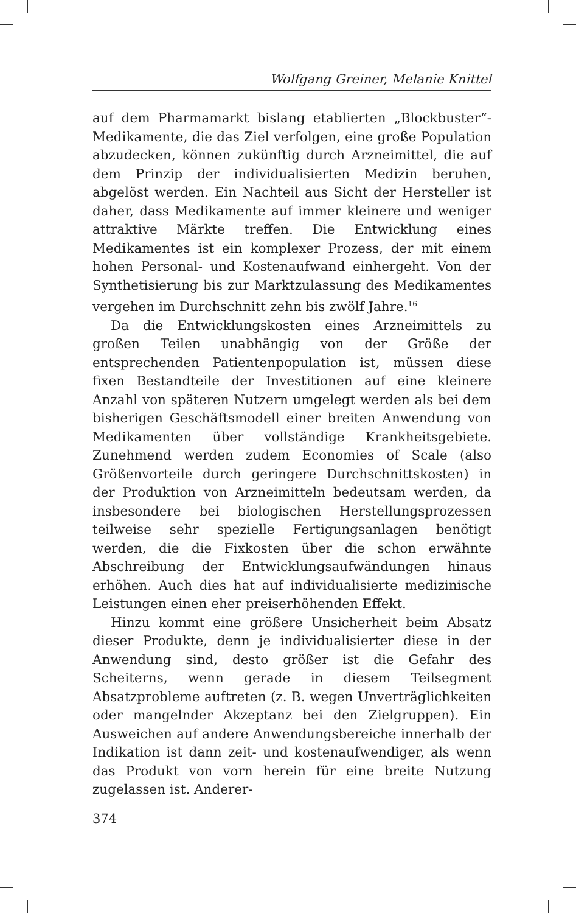Wolfgang Greiner, Melanie Knittel
auf dem Pharmamarkt bislang etablierten „Blockbuster“-Medikamente, die das Ziel verfolgen, eine große Population abzudecken, können zukünftig durch Arzneimittel, die auf dem Prinzip der individualisierten Medizin beruhen, abgelöst werden. Ein Nachteil aus Sicht der Hersteller ist daher, dass Medikamente auf immer kleinere und weniger attraktive Märkte treffen. Die Entwicklung eines Medikamentes ist ein komplexer Prozess, der mit einem hohen Personal- und Kostenaufwand einhergeht. Von der Synthetisierung bis zur Marktzulassung des Medikamentes vergehen im Durchschnitt zehn bis zwölf Jahre.<sup>16</sup>
Da die Entwicklungskosten eines Arzneimittels zu großen Teilen unabhängig von der Größe der entsprechenden Patientenpopulation ist, müssen diese fixen Bestandteile der Investitionen auf eine kleinere Anzahl von späteren Nutzern umgelegt werden als bei dem bisherigen Geschäftsmodell einer breiten Anwendung von Medikamenten über vollständige Krankheitsgebiete. Zunehmend werden zudem Economies of Scale (also Größenvorteile durch geringere Durchschnittskosten) in der Produktion von Arzneimitteln bedeutsam werden, da insbesondere bei biologischen Herstellungsprozessen teilweise sehr spezielle Fertigungsanlagen benötigt werden, die die Fixkosten über die schon erwähnte Abschreibung der Entwicklungsaufwändungen hinaus erhöhen. Auch dies hat auf individualisierte medizinische Leistungen einen eher preiserhöhenden Effekt.
Hinzu kommt eine größere Unsicherheit beim Absatz dieser Produkte, denn je individualisierter diese in der Anwendung sind, desto größer ist die Gefahr des Scheiterns, wenn gerade in diesem Teilsegment Absatzprobleme auftreten (z. B. wegen Unverträglichkeiten oder mangelnder Akzeptanz bei den Zielgruppen). Ein Ausweichen auf andere Anwendungsbereiche innerhalb der Indikation ist dann zeit- und kostenaufwendiger, als wenn das Produkt von vorn herein für eine breite Nutzung zugelassen ist. Anderer-
374